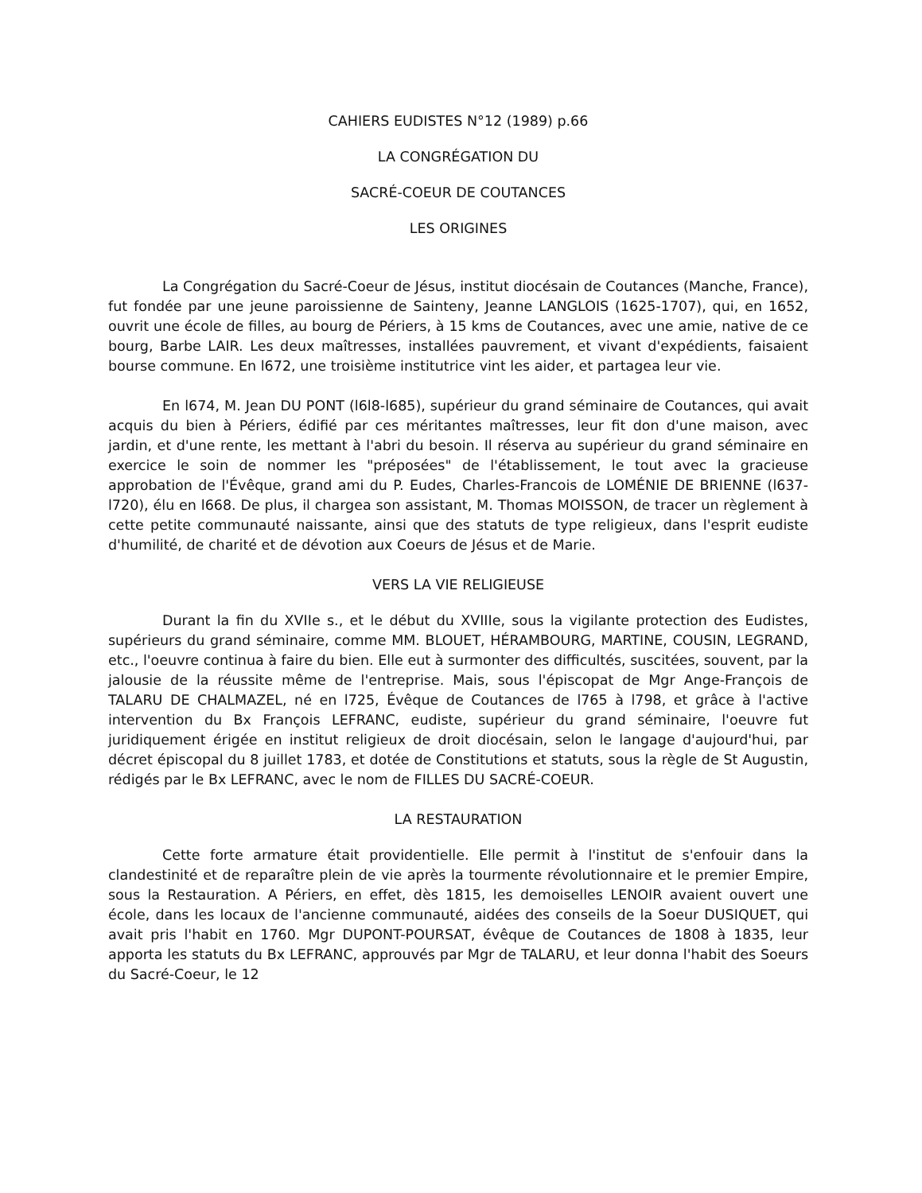CAHIERS EUDISTES N°12 (1989) p.66
LA CONGRÉGATION DU
SACRÉ-COEUR DE COUTANCES
LES ORIGINES
La Congrégation du Sacré-Coeur de Jésus, institut diocésain de Coutances (Manche, France), fut fondée par une jeune paroissienne de Sainteny, Jeanne LANGLOIS (1625-1707), qui, en 1652, ouvrit une école de filles, au bourg de Périers, à 15 kms de Coutances, avec une amie, native de ce bourg, Barbe LAIR. Les deux maîtresses, installées pauvrement, et vivant d'expédients, faisaient bourse commune. En l672, une troisième institutrice vint les aider, et partagea leur vie.
En l674, M. Jean DU PONT (l6l8-l685), supérieur du grand séminaire de Coutances, qui avait acquis du bien à Périers, édifié par ces méritantes maîtresses, leur fit don d'une maison, avec jardin, et d'une rente, les mettant à l'abri du besoin. Il réserva au supérieur du grand séminaire en exercice le soin de nommer les "préposées" de l'établissement, le tout avec la gracieuse approbation de l'Évêque, grand ami du P. Eudes, Charles-Francois de LOMÉNIE DE BRIENNE (l637-l720), élu en l668. De plus, il chargea son assistant, M. Thomas MOISSON, de tracer un règlement à cette petite communauté naissante, ainsi que des statuts de type religieux, dans l'esprit eudiste d'humilité, de charité et de dévotion aux Coeurs de Jésus et de Marie.
VERS LA VIE RELIGIEUSE
Durant la fin du XVIIe s., et le début du XVIIIe, sous la vigilante protection des Eudistes, supérieurs du grand séminaire, comme MM. BLOUET, HÉRAMBOURG, MARTINE, COUSIN, LEGRAND, etc., l'oeuvre continua à faire du bien. Elle eut à surmonter des difficultés, suscitées, souvent, par la jalousie de la réussite même de l'entreprise. Mais, sous l'épiscopat de Mgr Ange-François de TALARU DE CHALMAZEL, né en l725, Évêque de Coutances de l765 à l798, et grâce à l'active intervention du Bx François LEFRANC, eudiste, supérieur du grand séminaire, l'oeuvre fut juridiquement érigée en institut religieux de droit diocésain, selon le langage d'aujourd'hui, par décret épiscopal du 8 juillet 1783, et dotée de Constitutions et statuts, sous la règle de St Augustin, rédigés par le Bx LEFRANC, avec le nom de FILLES DU SACRÉ-COEUR.
LA RESTAURATION
Cette forte armature était providentielle. Elle permit à l'institut de s'enfouir dans la clandestinité et de reparaître plein de vie après la tourmente révolutionnaire et le premier Empire, sous la Restauration. A Périers, en effet, dès 1815, les demoiselles LENOIR avaient ouvert une école, dans les locaux de l'ancienne communauté, aidées des conseils de la Soeur DUSIQUET, qui avait pris l'habit en 1760. Mgr DUPONT-POURSAT, évêque de Coutances de 1808 à 1835, leur apporta les statuts du Bx LEFRANC, approuvés par Mgr de TALARU, et leur donna l'habit des Soeurs du Sacré-Coeur, le 12